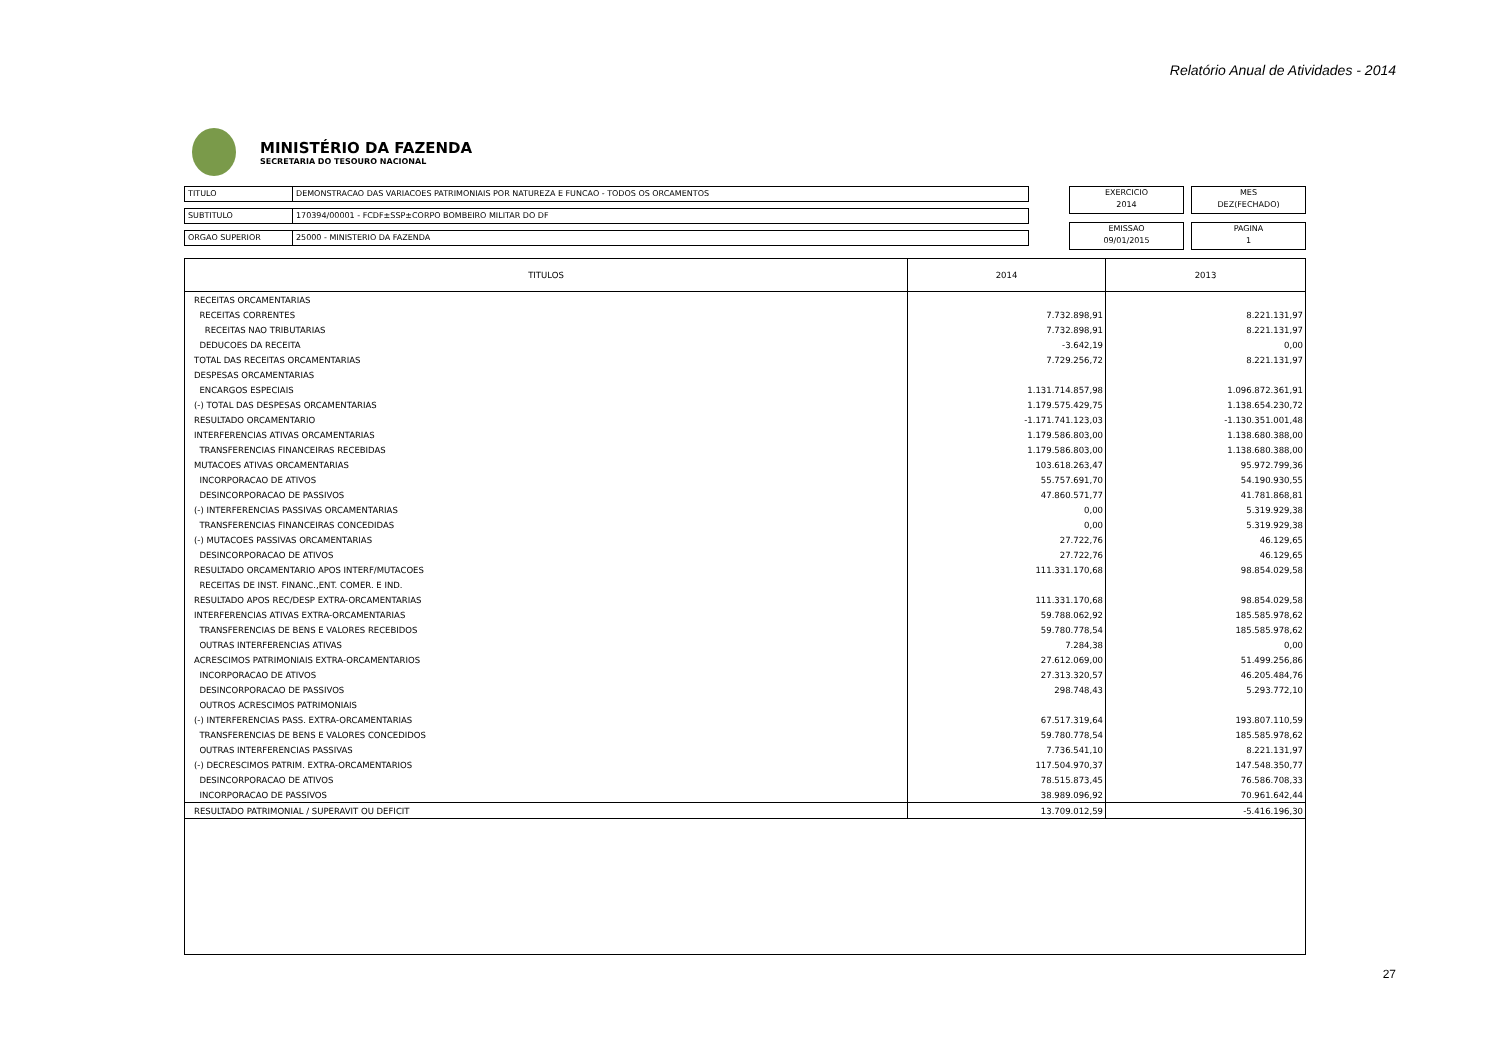Relatório Anual de Atividades - 2014
MINISTÉRIO DA FAZENDA
SECRETARIA DO TESOURO NACIONAL
TITULO DEMONSTRACAO DAS VARIACOES PATRIMONIAIS POR NATUREZA E FUNCAO - TODOS OS ORCAMENTOS
SUBTITULO 170394/00001 - FCDF±SSP±CORPO BOMBEIRO MILITAR DO DF
ORGAO SUPERIOR 25000 - MINISTERIO DA FAZENDA
EXERCICIO
2014
MES
DEZ(FECHADO)
EMISSAO
09/01/2015
PAGINA
1
| TITULOS | 2014 | 2013 |
| --- | --- | --- |
| RECEITAS ORCAMENTARIAS | | |
| RECEITAS CORRENTES | 7.732.898,91 | 8.221.131,97 |
| RECEITAS NAO TRIBUTARIAS | 7.732.898,91 | 8.221.131,97 |
| DEDUCOES DA RECEITA | -3.642,19 | 0,00 |
| TOTAL DAS RECEITAS ORCAMENTARIAS | 7.729.256,72 | 8.221.131,97 |
| DESPESAS ORCAMENTARIAS | | |
| ENCARGOS ESPECIAIS | 1.131.714.857,98 | 1.096.872.361,91 |
| (-) TOTAL DAS DESPESAS ORCAMENTARIAS | 1.179.575.429,75 | 1.138.654.230,72 |
| RESULTADO ORCAMENTARIO | -1.171.741.123,03 | -1.130.351.001,48 |
| INTERFERENCIAS ATIVAS ORCAMENTARIAS | 1.179.586.803,00 | 1.138.680.388,00 |
| TRANSFERENCIAS FINANCEIRAS RECEBIDAS | 1.179.586.803,00 | 1.138.680.388,00 |
| MUTACOES ATIVAS ORCAMENTARIAS | 103.618.263,47 | 95.972.799,36 |
| INCORPORACAO DE ATIVOS | 55.757.691,70 | 54.190.930,55 |
| DESINCORPORACAO DE PASSIVOS | 47.860.571,77 | 41.781.868,81 |
| (-) INTERFERENCIAS PASSIVAS ORCAMENTARIAS | 0,00 | 5.319.929,38 |
| TRANSFERENCIAS FINANCEIRAS CONCEDIDAS | 0,00 | 5.319.929,38 |
| (-) MUTACOES PASSIVAS ORCAMENTARIAS | 27.722,76 | 46.129,65 |
| DESINCORPORACAO DE ATIVOS | 27.722,76 | 46.129,65 |
| RESULTADO ORCAMENTARIO APOS INTERF/MUTACOES | 111.331.170,68 | 98.854.029,58 |
| RECEITAS DE INST. FINANC.,ENT. COMER. E IND. | | |
| RESULTADO APOS REC/DESP EXTRA-ORCAMENTARIAS | 111.331.170,68 | 98.854.029,58 |
| INTERFERENCIAS ATIVAS EXTRA-ORCAMENTARIAS | 59.788.062,92 | 185.585.978,62 |
| TRANSFERENCIAS DE BENS E VALORES RECEBIDOS | 59.780.778,54 | 185.585.978,62 |
| OUTRAS INTERFERENCIAS ATIVAS | 7.284,38 | 0,00 |
| ACRESCIMOS PATRIMONIAIS EXTRA-ORCAMENTARIOS | 27.612.069,00 | 51.499.256,86 |
| INCORPORACAO DE ATIVOS | 27.313.320,57 | 46.205.484,76 |
| DESINCORPORACAO DE PASSIVOS | 298.748,43 | 5.293.772,10 |
| OUTROS ACRESCIMOS PATRIMONIAIS | | |
| (-) INTERFERENCIAS PASS. EXTRA-ORCAMENTARIAS | 67.517.319,64 | 193.807.110,59 |
| TRANSFERENCIAS DE BENS E VALORES CONCEDIDOS | 59.780.778,54 | 185.585.978,62 |
| OUTRAS INTERFERENCIAS PASSIVAS | 7.736.541,10 | 8.221.131,97 |
| (-) DECRESCIMOS PATRIM. EXTRA-ORCAMENTARIOS | 117.504.970,37 | 147.548.350,77 |
| DESINCORPORACAO DE ATIVOS | 78.515.873,45 | 76.586.708,33 |
| INCORPORACAO DE PASSIVOS | 38.989.096,92 | 70.961.642,44 |
| RESULTADO PATRIMONIAL / SUPERAVIT OU DEFICIT | 13.709.012,59 | -5.416.196,30 |
27